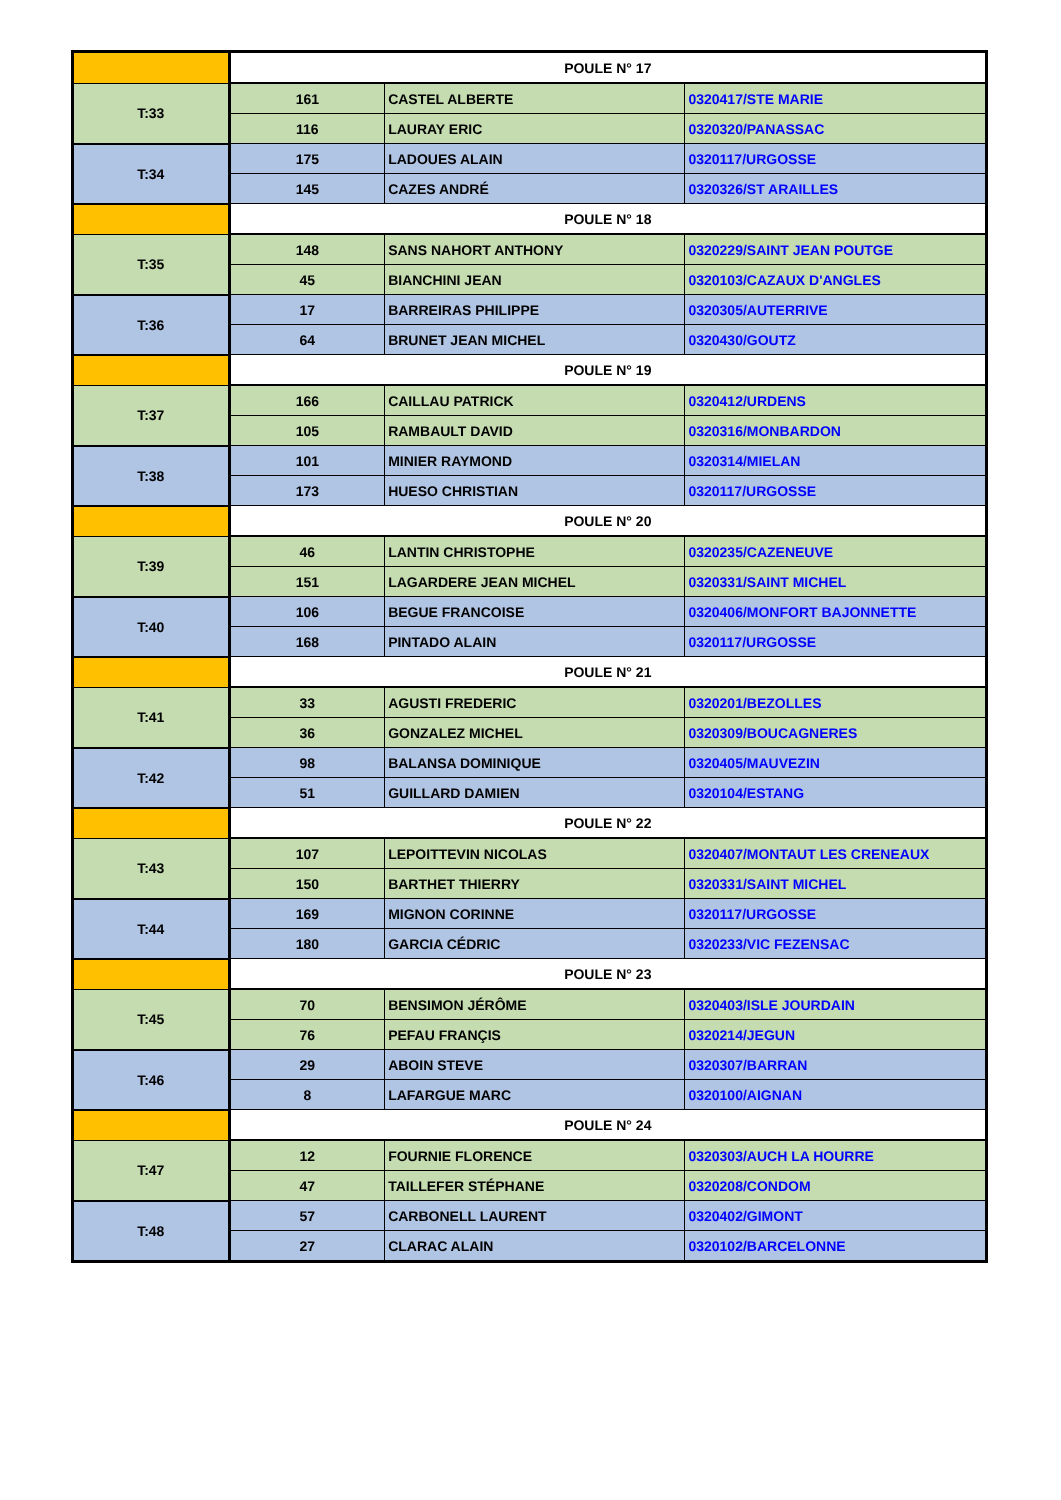| | POULE N° 17 | | |
| T:33 | 161 | CASTEL ALBERTE | 0320417/STE MARIE |
| | 116 | LAURAY ERIC | 0320320/PANASSAC |
| T:34 | 175 | LADOUES ALAIN | 0320117/URGOSSE |
| | 145 | CAZES ANDRÉ | 0320326/ST ARAILLES |
| | POULE N° 18 | | |
| T:35 | 148 | SANS NAHORT ANTHONY | 0320229/SAINT JEAN POUTGE |
| | 45 | BIANCHINI JEAN | 0320103/CAZAUX D'ANGLES |
| T:36 | 17 | BARREIRAS PHILIPPE | 0320305/AUTERRIVE |
| | 64 | BRUNET JEAN MICHEL | 0320430/GOUTZ |
| | POULE N° 19 | | |
| T:37 | 166 | CAILLAU PATRICK | 0320412/URDENS |
| | 105 | RAMBAULT DAVID | 0320316/MONBARDON |
| T:38 | 101 | MINIER RAYMOND | 0320314/MIELAN |
| | 173 | HUESO CHRISTIAN | 0320117/URGOSSE |
| | POULE N° 20 | | |
| T:39 | 46 | LANTIN CHRISTOPHE | 0320235/CAZENEUVE |
| | 151 | LAGARDERE JEAN MICHEL | 0320331/SAINT MICHEL |
| T:40 | 106 | BEGUE FRANCOISE | 0320406/MONFORT BAJONNETTE |
| | 168 | PINTADO ALAIN | 0320117/URGOSSE |
| | POULE N° 21 | | |
| T:41 | 33 | AGUSTI FREDERIC | 0320201/BEZOLLES |
| | 36 | GONZALEZ MICHEL | 0320309/BOUCAGNERES |
| T:42 | 98 | BALANSA DOMINIQUE | 0320405/MAUVEZIN |
| | 51 | GUILLARD DAMIEN | 0320104/ESTANG |
| | POULE N° 22 | | |
| T:43 | 107 | LEPOITTEVIN NICOLAS | 0320407/MONTAUT LES CRENEAUX |
| | 150 | BARTHET THIERRY | 0320331/SAINT MICHEL |
| T:44 | 169 | MIGNON CORINNE | 0320117/URGOSSE |
| | 180 | GARCIA CÉDRIC | 0320233/VIC FEZENSAC |
| | POULE N° 23 | | |
| T:45 | 70 | BENSIMON JÉRÔME | 0320403/ISLE JOURDAIN |
| | 76 | PEFAU FRANÇIS | 0320214/JEGUN |
| T:46 | 29 | ABOIN STEVE | 0320307/BARRAN |
| | 8 | LAFARGUE MARC | 0320100/AIGNAN |
| | POULE N° 24 | | |
| T:47 | 12 | FOURNIE FLORENCE | 0320303/AUCH LA HOURRE |
| | 47 | TAILLEFER STÉPHANE | 0320208/CONDOM |
| T:48 | 57 | CARBONELL LAURENT | 0320402/GIMONT |
| | 27 | CLARAC ALAIN | 0320102/BARCELONNE |